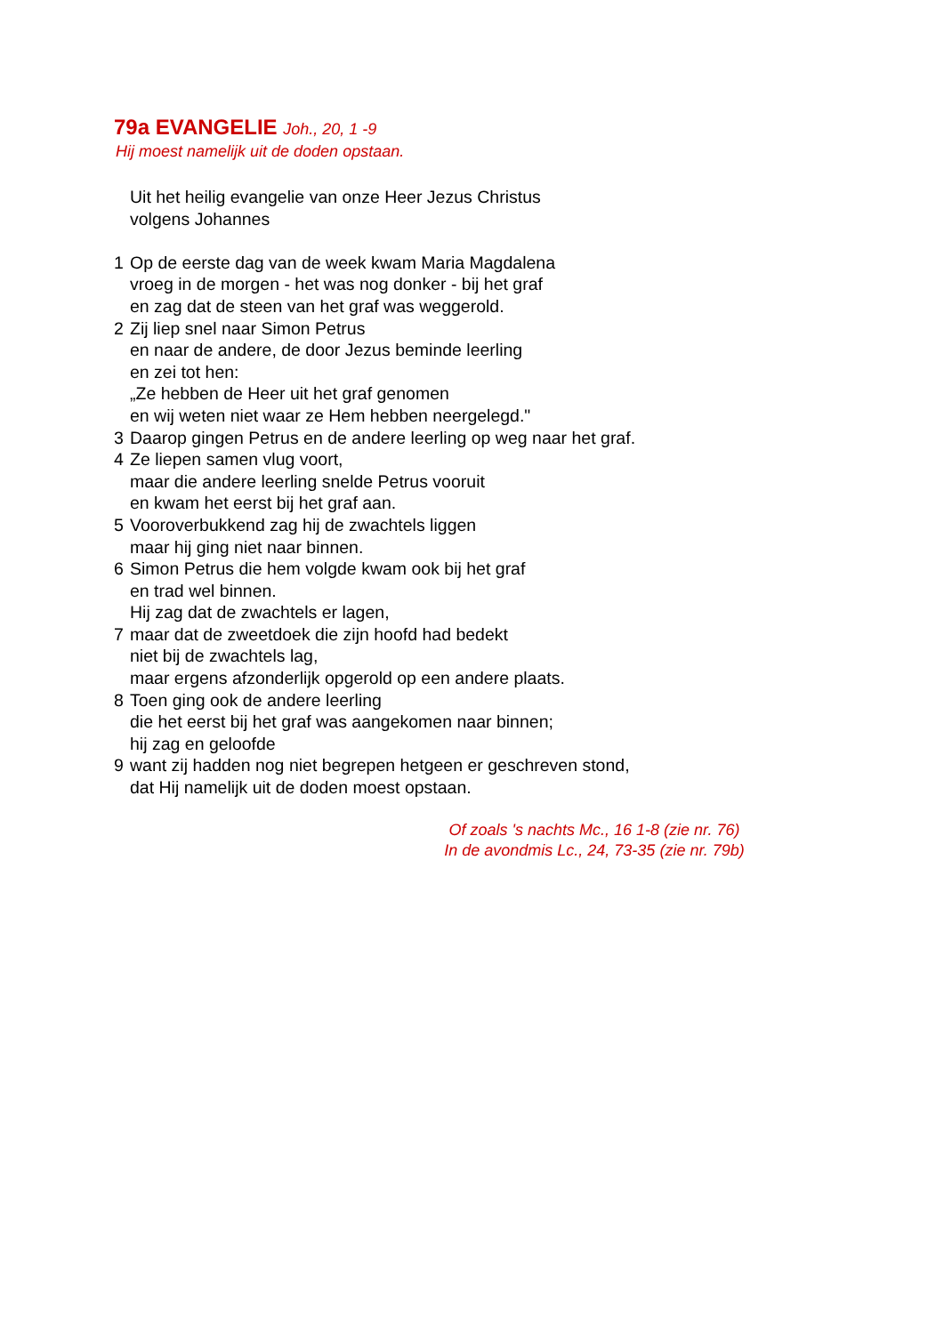79a EVANGELIE Joh., 20, 1 -9
Hij moest namelijk uit de doden opstaan.
Uit het heilig evangelie van onze Heer Jezus Christus
volgens Johannes
1 Op de eerste dag van de week kwam Maria Magdalena
vroeg in de morgen - het was nog donker - bij het graf
en zag dat de steen van het graf was weggerold.
2 Zij liep snel naar Simon Petrus
en naar de andere, de door Jezus beminde leerling
en zei tot hen:
„Ze hebben de Heer uit het graf genomen
en wij weten niet waar ze Hem hebben neergelegd."
3 Daarop gingen Petrus en de andere leerling op weg naar het graf.
4 Ze liepen samen vlug voort,
maar die andere leerling snelde Petrus vooruit
en kwam het eerst bij het graf aan.
5 Vooroverbukkend zag hij de zwachtels liggen
maar hij ging niet naar binnen.
6 Simon Petrus die hem volgde kwam ook bij het graf
en trad wel binnen.
Hij zag dat de zwachtels er lagen,
7 maar dat de zweetdoek die zijn hoofd had bedekt
niet bij de zwachtels lag,
maar ergens afzonderlijk opgerold op een andere plaats.
8 Toen ging ook de andere leerling
die het eerst bij het graf was aangekomen naar binnen;
hij zag en geloofde
9 want zij hadden nog niet begrepen hetgeen er geschreven stond,
dat Hij namelijk uit de doden moest opstaan.
Of zoals 's nachts Mc., 16 1-8 (zie nr. 76)
In de avondmis Lc., 24, 73-35 (zie nr. 79b)